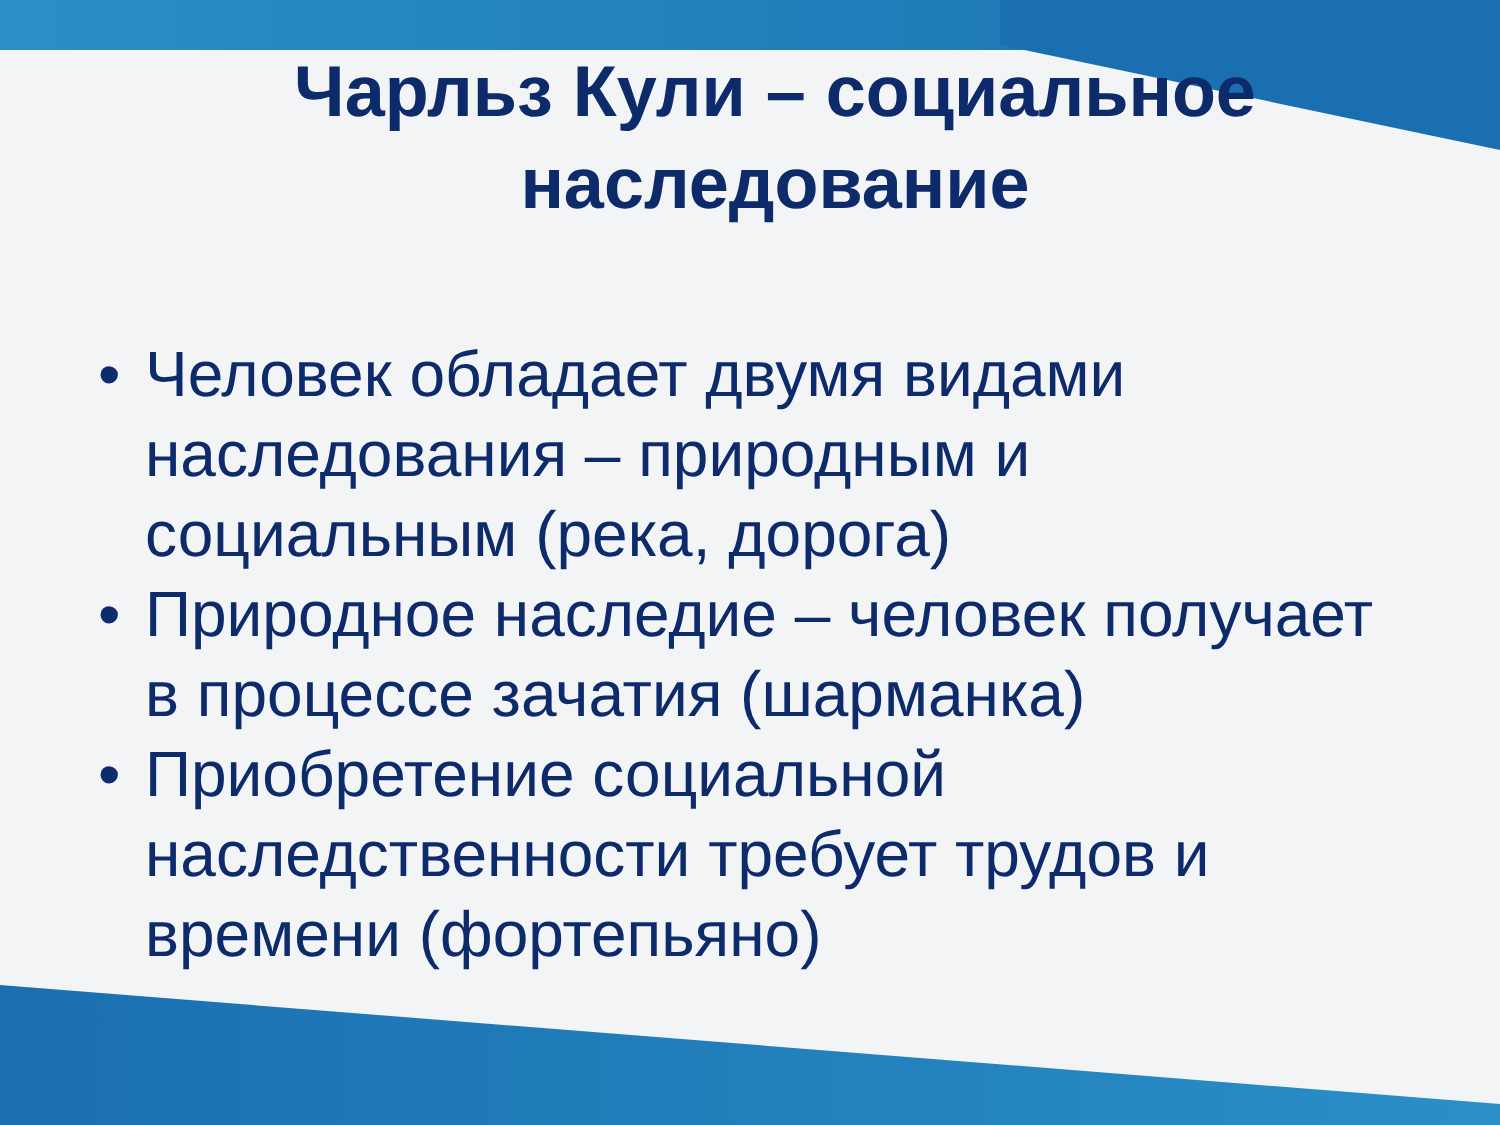Чарльз Кули – социальное наследование
• Человек обладает двумя видами наследования – природным и социальным (река, дорога)
• Природное наследие – человек получает в процессе зачатия (шарманка)
• Приобретение социальной наследственности требует трудов и времени (фортепьяно)